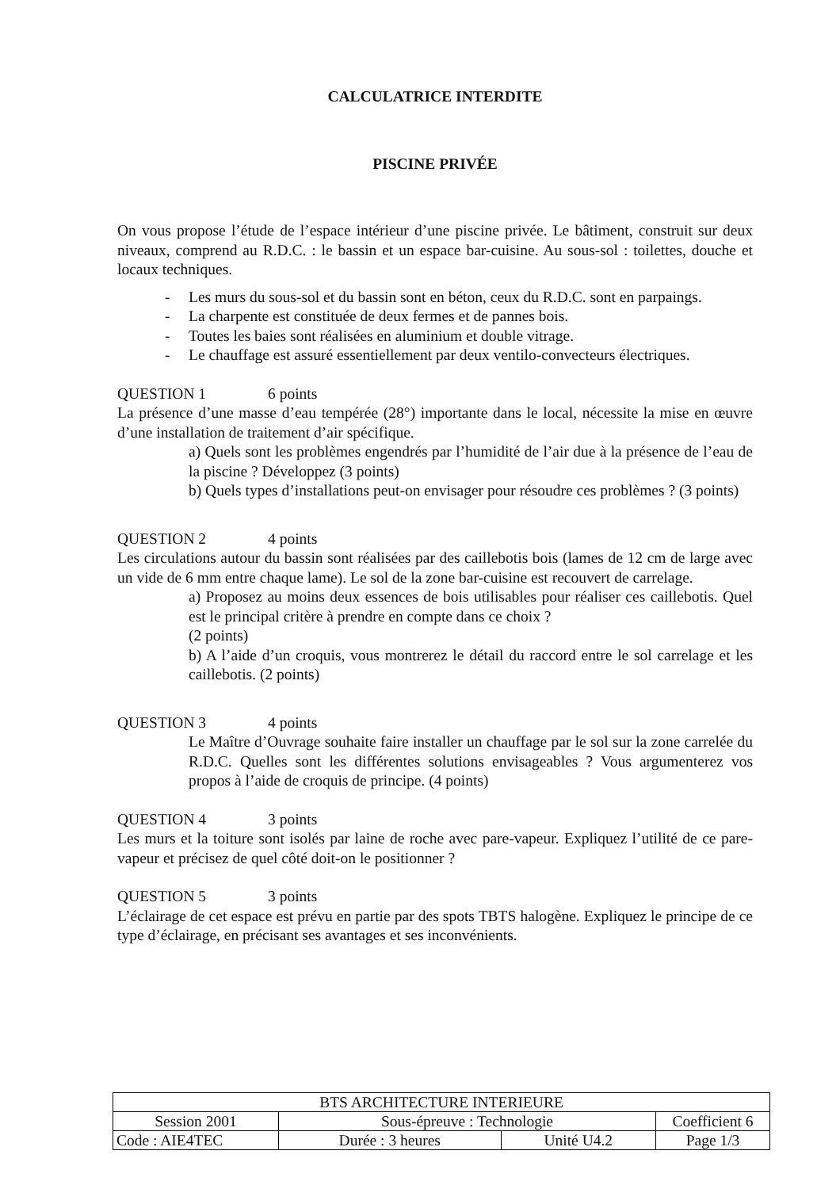CALCULATRICE INTERDITE
PISCINE PRIVÉE
On vous propose l’étude de l’espace intérieur d’une piscine privée. Le bâtiment, construit sur deux niveaux, comprend au R.D.C. : le bassin et un espace bar-cuisine. Au sous-sol : toilettes, douche et locaux techniques.
- Les murs du sous-sol et du bassin sont en béton, ceux du R.D.C. sont en parpaings.
- La charpente est constituée de deux fermes et de pannes bois.
- Toutes les baies sont réalisées en aluminium et double vitrage.
- Le chauffage est assuré essentiellement par deux ventilo-convecteurs électriques.
QUESTION 1 6 points
La présence d’une masse d’eau tempérée (28°) importante dans le local, nécessite la mise en œuvre d’une installation de traitement d’air spécifique.
a) Quels sont les problèmes engendrés par l’humidité de l’air due à la présence de l’eau de la piscine ? Développez (3 points)
b) Quels types d’installations peut-on envisager pour résoudre ces problèmes ? (3 points)
QUESTION 2 4 points
Les circulations autour du bassin sont réalisées par des caillebotis bois (lames de 12 cm de large avec un vide de 6 mm entre chaque lame). Le sol de la zone bar-cuisine est recouvert de carrelage.
a) Proposez au moins deux essences de bois utilisables pour réaliser ces caillebotis. Quel est le principal critère à prendre en compte dans ce choix ?
(2 points)
b) A l’aide d’un croquis, vous montrerez le détail du raccord entre le sol carrelage et les caillebotis. (2 points)
QUESTION 3 4 points
Le Maître d’Ouvrage souhaite faire installer un chauffage par le sol sur la zone carrelée du R.D.C. Quelles sont les différentes solutions envisageables ? Vous argumenterez vos propos à l’aide de croquis de principe. (4 points)
QUESTION 4 3 points
Les murs et la toiture sont isolés par laine de roche avec pare-vapeur. Expliquez l’utilité de ce pare-vapeur et précisez de quel côté doit-on le positionner ?
QUESTION 5 3 points
L’éclairage de cet espace est prévu en partie par des spots TBTS halogène. Expliquez le principe de ce type d’éclairage, en précisant ses avantages et ses inconvénients.
| BTS ARCHITECTURE INTERIEURE | | | |
| Session 2001 | Sous-épreuve : Technologie | | Coefficient 6 |
| Code : AIE4TEC | Durée : 3 heures | Unité U4.2 | Page 1/3 |